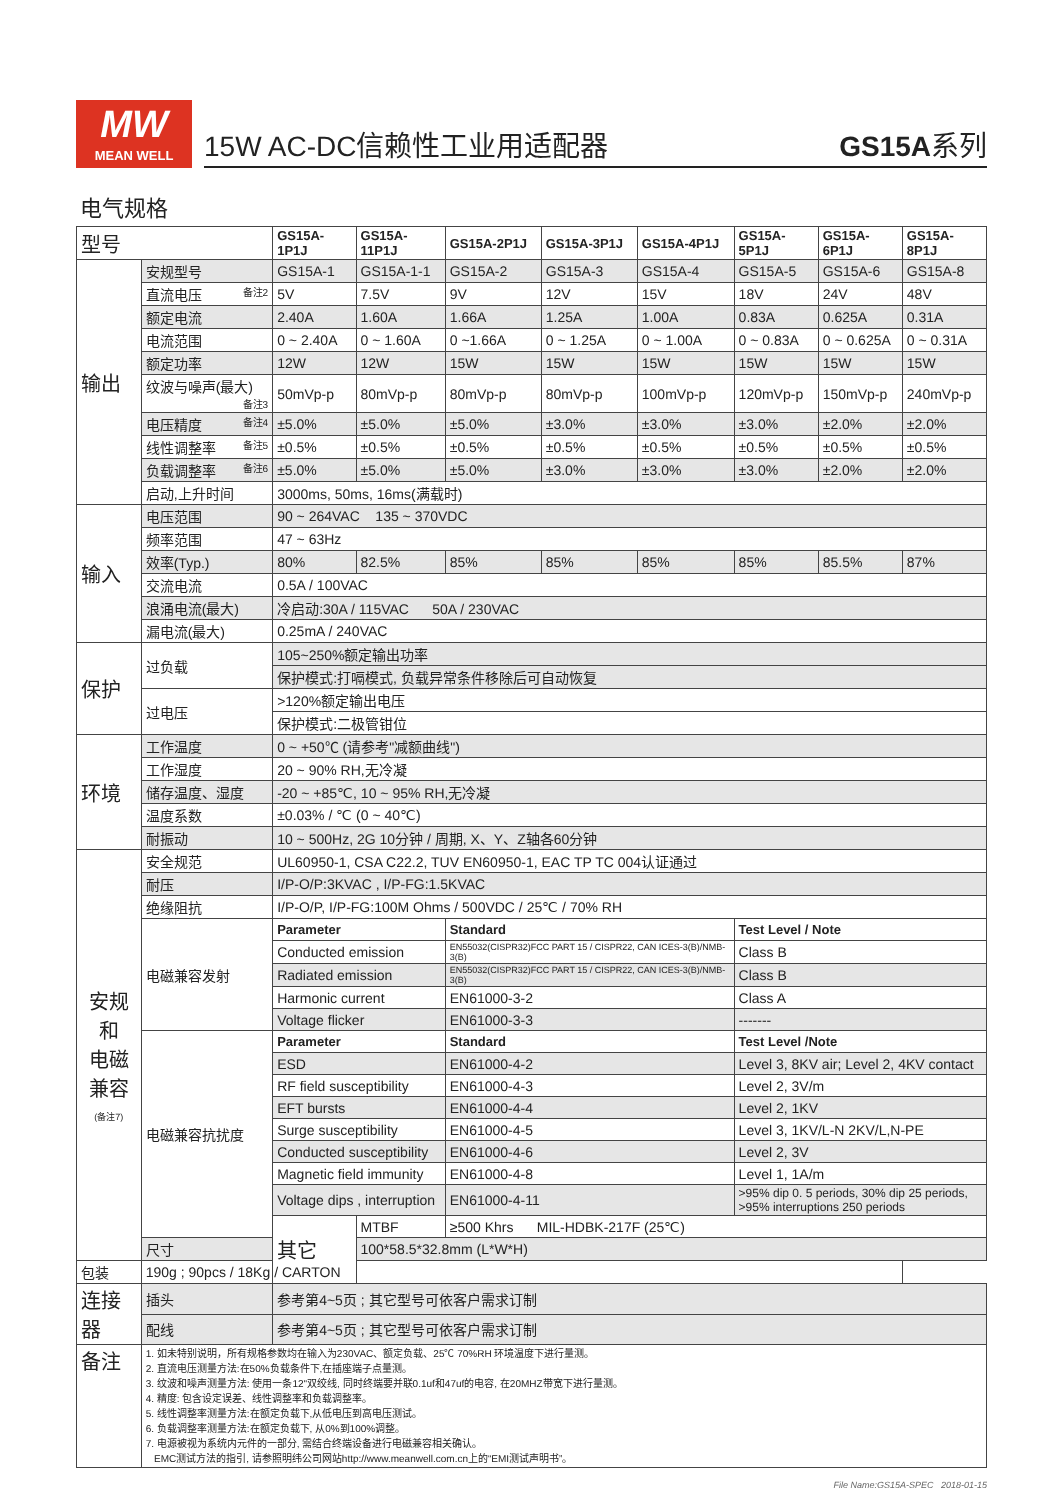MW
MEAN WELL
15W AC-DC信赖性工业用适配器 GS15A系列
电气规格
| 型号 | | GS15A-1P1J | GS15A-11P1J | GS15A-2P1J | GS15A-3P1J | GS15A-4P1J | GS15A-5P1J | GS15A-6P1J | GS15A-8P1J |
| 输出 | 安规型号 | GS15A-1 | GS15A-1-1 | GS15A-2 | GS15A-3 | GS15A-4 | GS15A-5 | GS15A-6 | GS15A-8 |
| | 直流电压 备注2 | 5V | 7.5V | 9V | 12V | 15V | 18V | 24V | 48V |
| | 额定电流 | 2.40A | 1.60A | 1.66A | 1.25A | 1.00A | 0.83A | 0.625A | 0.31A |
| | 电流范围 | 0 ~ 2.40A | 0 ~ 1.60A | 0 ~1.66A | 0 ~ 1.25A | 0 ~ 1.00A | 0 ~ 0.83A | 0 ~ 0.625A | 0 ~ 0.31A |
| | 额定功率 | 12W | 12W | 15W | 15W | 15W | 15W | 15W | 15W |
| | 纹波与噪声(最大) 备注3 | 50mVp-p | 80mVp-p | 80mVp-p | 80mVp-p | 100mVp-p | 120mVp-p | 150mVp-p | 240mVp-p |
| | 电压精度 备注4 | ±5.0% | ±5.0% | ±5.0% | ±3.0% | ±3.0% | ±3.0% | ±2.0% | ±2.0% |
| | 线性调整率 备注5 | ±0.5% | ±0.5% | ±0.5% | ±0.5% | ±0.5% | ±0.5% | ±0.5% | ±0.5% |
| | 负载调整率 备注6 | ±5.0% | ±5.0% | ±5.0% | ±3.0% | ±3.0% | ±3.0% | ±2.0% | ±2.0% |
| | 启动,上升时间 | 3000ms, 50ms, 16ms(满载时) | | | | | | | |
| 输入 | 电压范围 | 90 ~ 264VAC 135 ~ 370VDC | | | | | | | |
| | 频率范围 | 47 ~ 63Hz | | | | | | | |
| | 效率(Typ.) | 80% | 82.5% | 85% | 85% | 85% | 85% | 85.5% | 87% |
| | 交流电流 | 0.5A / 100VAC | | | | | | | |
| | 浪涌电流(最大) | 冷启动:30A / 115VAC 50A / 230VAC | | | | | | | |
| | 漏电流(最大) | 0.25mA / 240VAC | | | | | | | |
| 保护 | 过负载 | 105~250%额定输出功率 | | | | | | | |
| | | 保护模式:打嗝模式, 负载异常条件移除后可自动恢复 | | | | | | | |
| | 过电压 | >120%额定输出电压 | | | | | | | |
| | | 保护模式:二极管钳位 | | | | | | | |
| 环境 | 工作温度 | 0 ~ +50℃ (请参考"减额曲线") | | | | | | | |
| | 工作湿度 | 20 ~ 90% RH,无冷凝 | | | | | | | |
| | 储存温度、湿度 | -20 ~ +85℃, 10 ~ 95% RH,无冷凝 | | | | | | | |
| | 温度系数 | ±0.03% / ℃ (0 ~ 40℃) | | | | | | | |
| | 耐振动 | 10 ~ 500Hz, 2G 10分钟 / 周期, X、Y、Z轴各60分钟 | | | | | | | |
| 安规和 电磁 兼容 (备注7) | 安全规范 | UL60950-1, CSA C22.2, TUV EN60950-1, EAC TP TC 004认证通过 | | | | | | | |
| | 耐压 | I/P-O/P:3KVAC , I/P-FG:1.5KVAC | | | | | | | |
| | 绝缘阻抗 | I/P-O/P, I/P-FG:100M Ohms / 500VDC / 25℃ / 70% RH | | | | | | | |
| | 电磁兼容发射 | Parameter | | Standard | | | Test Level / Note | | |
| | | Conducted emission | | EN55032(CISPR32)FCC PART 15 / CISPR22, CAN ICES-3(B)/NMB-3(B) | | | Class B | | |
| | | Radiated emission | | EN55032(CISPR32)FCC PART 15 / CISPR22, CAN ICES-3(B)/NMB-3(B) | | | Class B | | |
| | | Harmonic current | | EN61000-3-2 | | | Class A | | |
| | | Voltage flicker | | EN61000-3-3 | | | ------- | | |
| | 电磁兼容抗扰度 | Parameter | | Standard | | | Test Level /Note | | |
| | | ESD | | EN61000-4-2 | | | Level 3, 8KV air; Level 2, 4KV contact | | |
| | | RF field susceptibility | | EN61000-4-3 | | | Level 2, 3V/m | | |
| | | EFT bursts | | EN61000-4-4 | | | Level 2, 1KV | | |
| | | Surge susceptibility | | EN61000-4-5 | | | Level 3, 1KV/L-N 2KV/L,N-PE | | |
| | | Conducted susceptibility | | EN61000-4-6 | | | Level 2, 3V | | |
| | | Magnetic field immunity | | EN61000-4-8 | | | Level 1, 1A/m | | |
| | | Voltage dips , interruption | | EN61000-4-11 | | | >95% dip 0. 5 periods, 30% dip 25 periods, >95% interruptions 250 periods | | |
| | | 其它 | MTBF | ≥500 Khrs MIL-HDBK-217F (25℃) | | | | | |
| | 尺寸 | | 100*58.5*32.8mm (L*W*H) | | | | | | |
| 包装 | 190g ; 90pcs / 18Kg / CARTON | | | | | | | | |
| 连接器 | 插头 | 参考第4~5页 ; 其它型号可依客户需求订制 | | | | | | | |
| | 配线 | 参考第4~5页 ; 其它型号可依客户需求订制 | | | | | | | |
| 备注 | 1. 如未特别说明，所有规格参数均在输入为230VAC、额定负载、25℃ 70%RH 环境温度下进行量测。 2. 直流电压测量方法:在50%负载条件下,在插座端子点量测。 3. 纹波和噪声测量方法: 使用一条12"双绞线, 同时终端要并联0.1uf和47uf的电容, 在20MHZ带宽下进行量测。 4. 精度: 包含设定误差、线性调整率和负载调整率。 5. 线性调整率测量方法:在额定负载下,从低电压到高电压测试。 6. 负载调整率测量方法:在额定负载下, 从0%到100%调整。 7. 电源被视为系统内元件的一部分, 需结合终端设备进行电磁兼容相关确认。 EMC测试方法的指引, 请参照明纬公司网站http://www.meanwell.com.cn上的“EMI测试声明书”。 | | | | | | | | |
File Name:GS15A-SPEC 2018-01-15